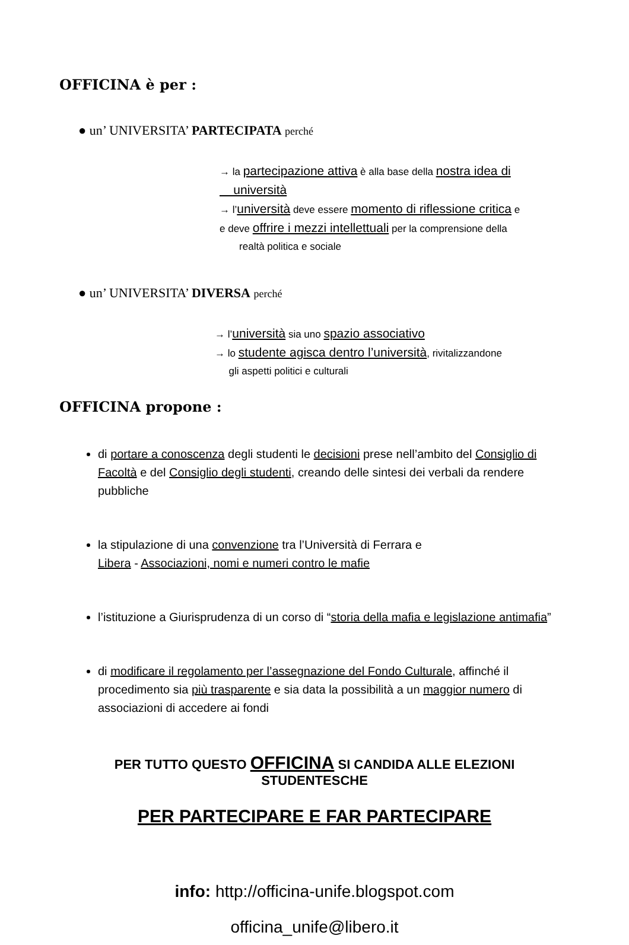OFFICINA è per :
● un’ UNIVERSITA’ PARTECIPATA perché
→ la partecipazione attiva è alla base della nostra idea di
università
→ l’università deve essere momento di riflessione critica e
e deve offrire i mezzi intellettuali per la comprensione della
realtà politica e sociale
● un’ UNIVERSITA’ DIVERSA perché
→ l’università sia uno spazio associativo
→ lo studente agisca dentro l’università, rivitalizzandone
gli aspetti politici e culturali
OFFICINA propone :
di portare a conoscenza degli studenti le decisioni prese nell’ambito del Consiglio di Facoltà e del Consiglio degli studenti, creando delle sintesi dei verbali da rendere pubbliche
la stipulazione di una convenzione tra l’Università di Ferrara e
Libera - Associazioni, nomi e numeri contro le mafie
l’istituzione a Giurisprudenza di un corso di “storia della mafia e legislazione antimafia”
di modificare il regolamento per l’assegnazione del Fondo Culturale, affinché il procedimento sia più trasparente e sia data la possibilità a un maggior numero di associazioni di accedere ai fondi
PER TUTTO QUESTO OFFICINA SI CANDIDA ALLE ELEZIONI STUDENTESCHE
PER PARTECIPARE E FAR PARTECIPARE
info: http://officina-unife.blogspot.com
officina_unife@libero.it